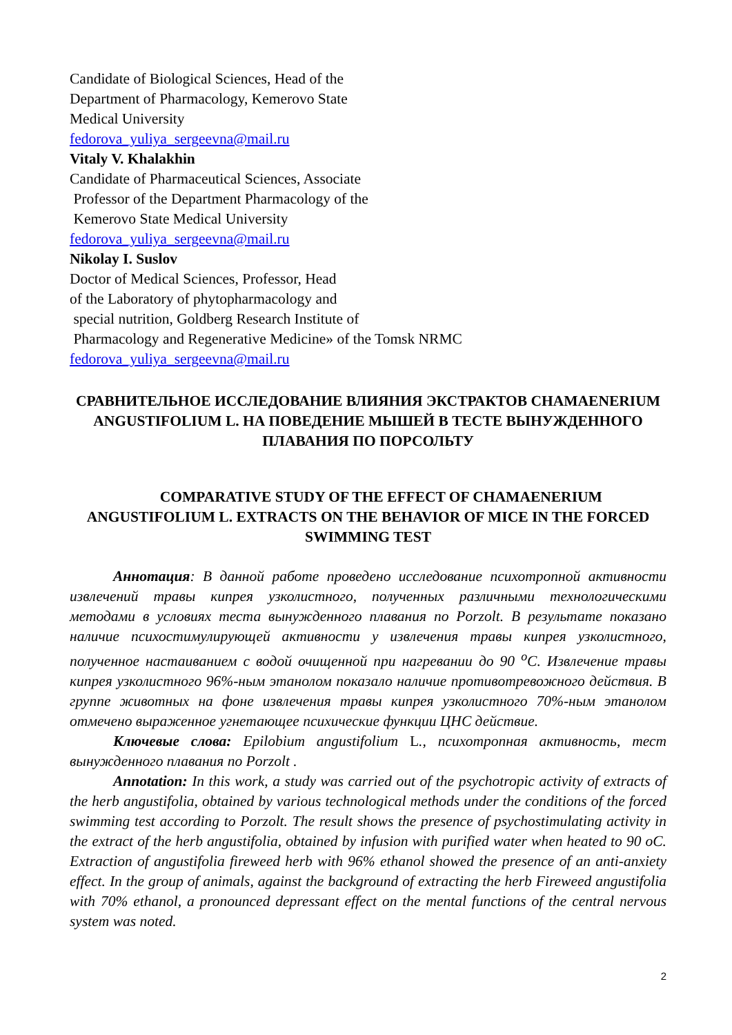Candidate of Biological Sciences, Head of the
Department of Pharmacology, Kemerovo State
Medical University
fedorova_yuliya_sergeevna@mail.ru
Vitaly V. Khalakhin
Candidate of Pharmaceutical Sciences, Associate
Professor of the Department Pharmacology of the
Kemerovo State Medical University
fedorova_yuliya_sergeevna@mail.ru
Nikolay I. Suslov
Doctor of Medical Sciences, Professor, Head
of the Laboratory of phytopharmacology and
special nutrition, Goldberg Research Institute of
Pharmacology and Regenerative Medicine» of the Tomsk NRMC
fedorova_yuliya_sergeevna@mail.ru
СРАВНИТЕЛЬНОЕ ИССЛЕДОВАНИЕ ВЛИЯНИЯ ЭКСТРАКТОВ CHAMAENERIUM ANGUSTIFOLIUM L. НА ПОВЕДЕНИЕ МЫШЕЙ В ТЕСТЕ ВЫНУЖДЕННОГО ПЛАВАНИЯ ПО ПОРСОЛЬТУ
COMPARATIVE STUDY OF THE EFFECT OF CHAMAENERIUM ANGUSTIFOLIUM L. EXTRACTS ON THE BEHAVIOR OF MICE IN THE FORCED SWIMMING TEST
Аннотация: В данной работе проведено исследование психотропной активности извлечений травы кипрея узколистного, полученных различными технологическими методами в условиях теста вынужденного плавания по Porzolt. В результате показано наличие психостимулирующей активности у извлечения травы кипрея узколистного, полученное настаиванием с водой очищенной при нагревании до 90 <sup>о</sup>С. Извлечение травы кипрея узколистного 96%-ным этанолом показало наличие противотревожного действия. В группе животных на фоне извлечения травы кипрея узколистного 70%-ным этанолом отмечено выраженное угнетающее психические функции ЦНС действие.
Ключевые слова: Epilobium angustifolium L., психотропная активность, тест вынужденного плавания по Porzolt .
Annotation: In this work, a study was carried out of the psychotropic activity of extracts of the herb angustifolia, obtained by various technological methods under the conditions of the forced swimming test according to Porzolt. The result shows the presence of psychostimulating activity in the extract of the herb angustifolia, obtained by infusion with purified water when heated to 90 oC. Extraction of angustifolia fireweed herb with 96% ethanol showed the presence of an anti-anxiety effect. In the group of animals, against the background of extracting the herb Fireweed angustifolia with 70% ethanol, a pronounced depressant effect on the mental functions of the central nervous system was noted.
2